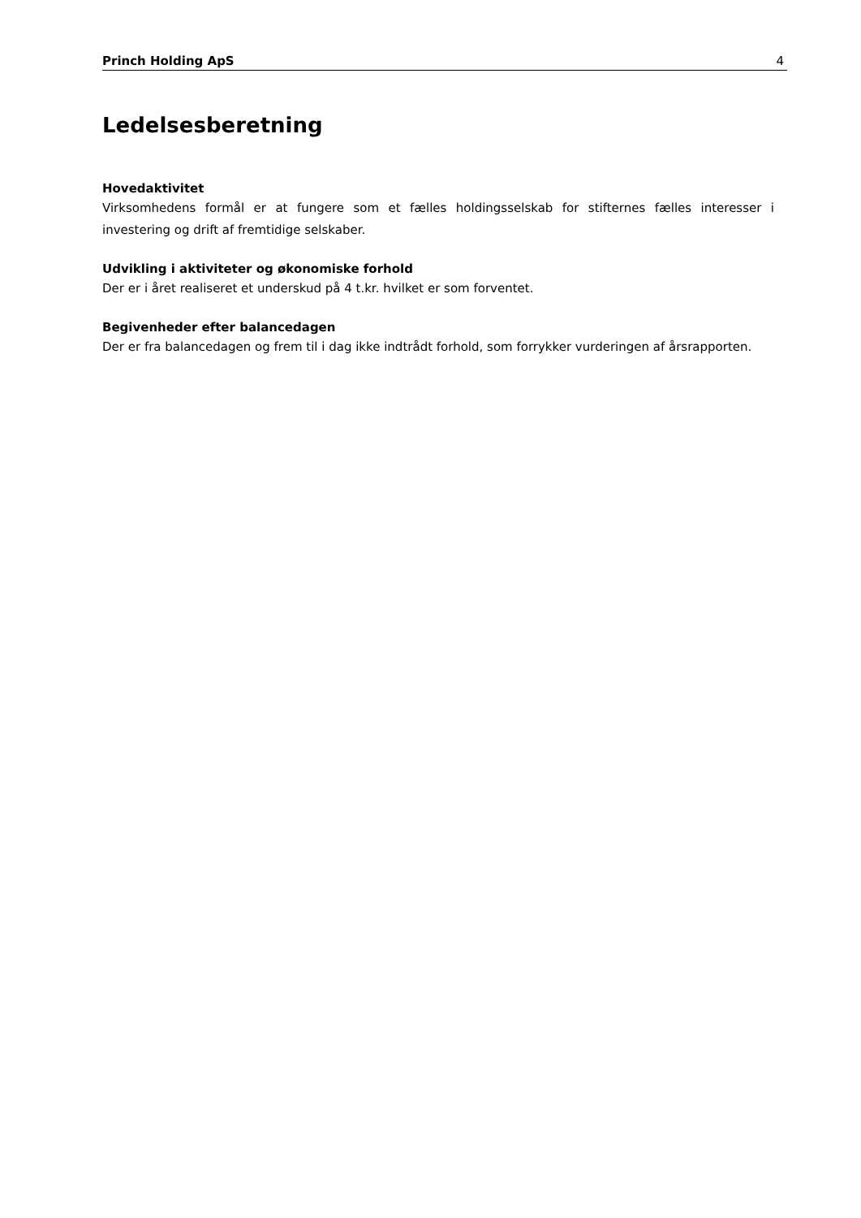Princh Holding ApS 4
Ledelsesberetning
Hovedaktivitet
Virksomhedens formål er at fungere som et fælles holdingsselskab for stifternes fælles interesser i investering og drift af fremtidige selskaber.
Udvikling i aktiviteter og økonomiske forhold
Der er i året realiseret et underskud på 4 t.kr. hvilket er som forventet.
Begivenheder efter balancedagen
Der er fra balancedagen og frem til i dag ikke indtrådt forhold, som forrykker vurderingen af årsrapporten.